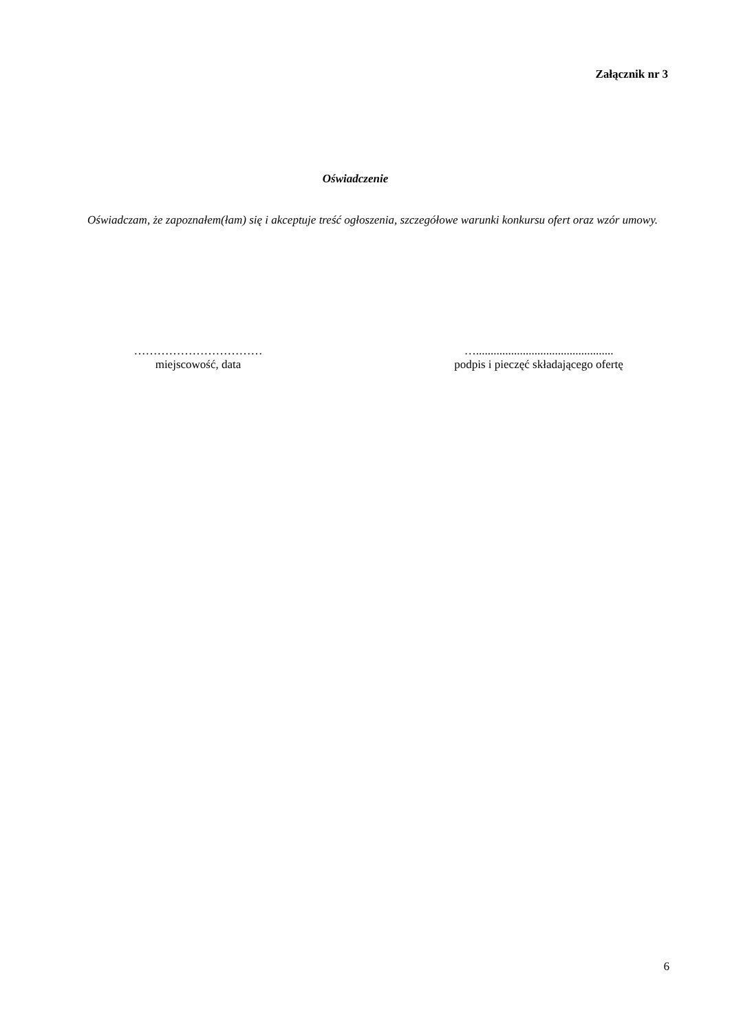Załącznik nr 3
Oświadczenie
Oświadczam, że zapoznałem(łam) się i akceptuje treść ogłoszenia, szczegółowe warunki konkursu ofert oraz wzór umowy.
……………………………
miejscowość, data
…...............................................
podpis i pieczęć składającego ofertę
6